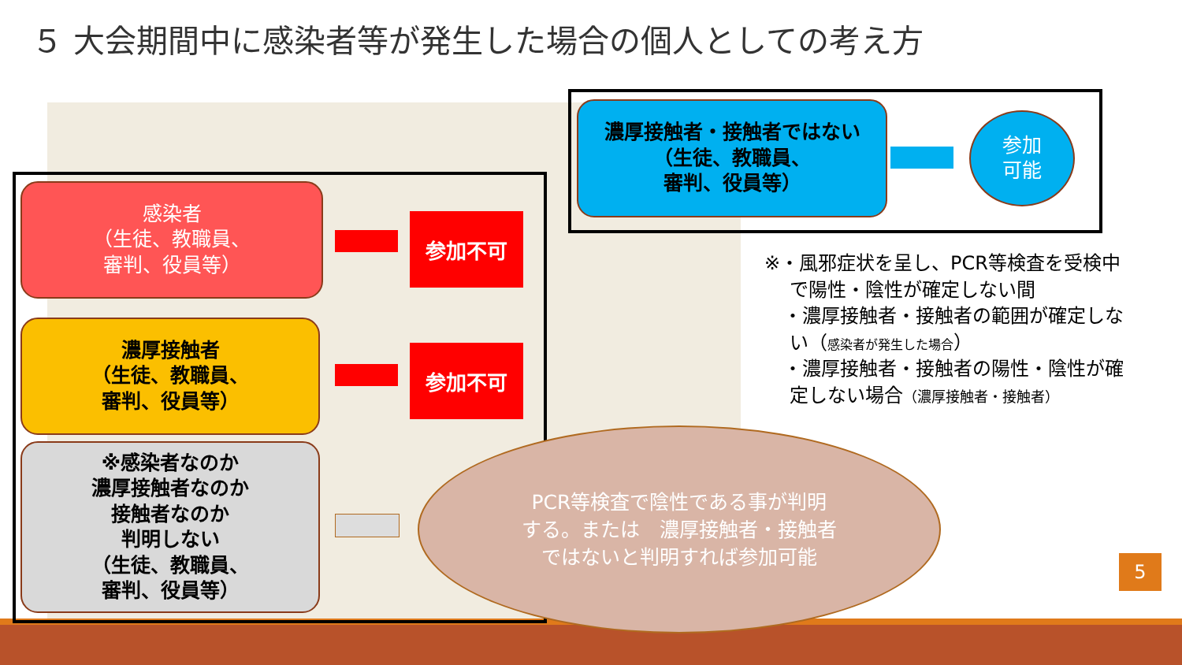５ 大会期間中に感染者等が発生した場合の個人としての考え方
感染者
（生徒、教職員、
審判、役員等）
参加不可
濃厚接触者
（生徒、教職員、
審判、役員等）
参加不可
※感染者なのか
濃厚接触者なのか
接触者なのか
判明しない
（生徒、教職員、
審判、役員等）
濃厚接触者・接触者ではない
（生徒、教職員、
審判、役員等）
参加
可能
※・風邪症状を呈し、PCR等検査を受検中
　 で陽性・陰性が確定しない間
　・濃厚接触者・接触者の範囲が確定しな
　 い（感染者が発生した場合）
　・濃厚接触者・接触者の陽性・陰性が確
　 定しない場合（濃厚接触者・接触者）
PCR等検査で陰性である事が判明
する。または　濃厚接触者・接触者
ではないと判明すれば参加可能
5